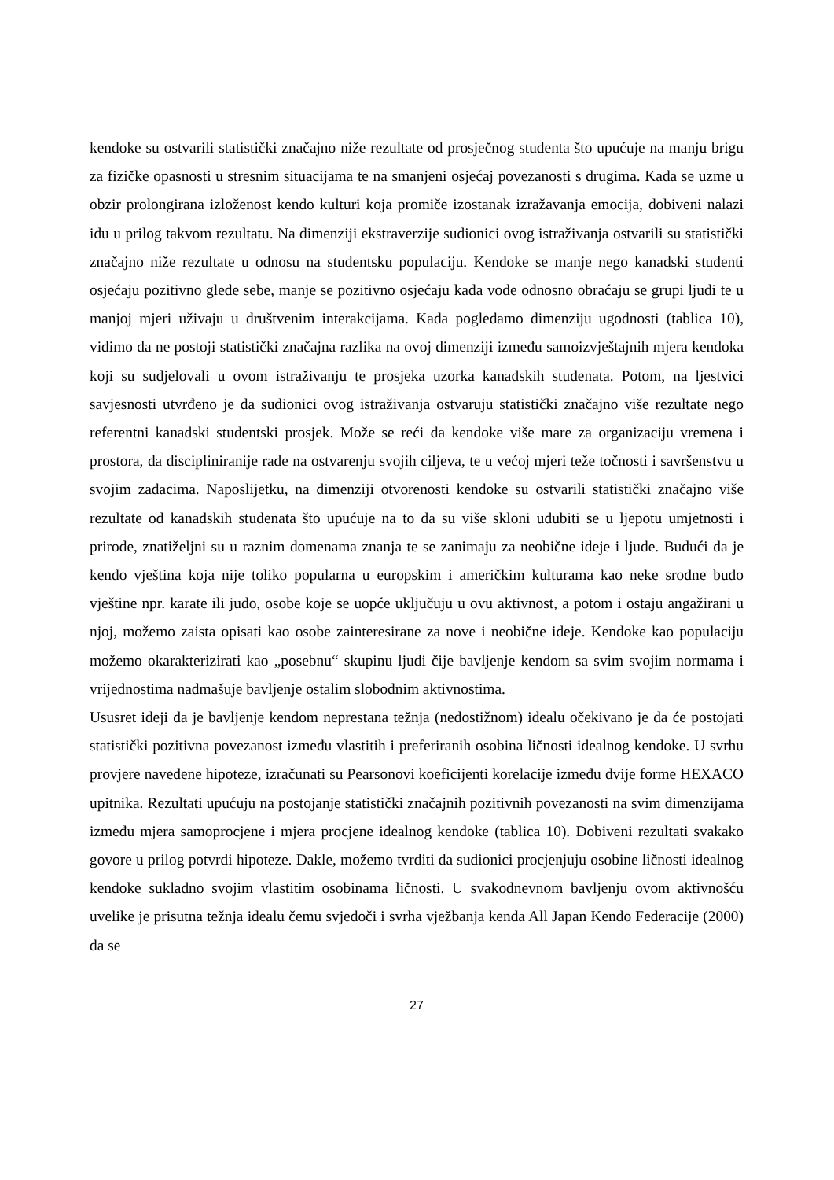kendoke su ostvarili statistički značajno niže rezultate od prosječnog studenta što upućuje na manju brigu za fizičke opasnosti u stresnim situacijama te na smanjeni osjećaj povezanosti s drugima. Kada se uzme u obzir prolongirana izloženost kendo kulturi koja promiče izostanak izražavanja emocija, dobiveni nalazi idu u prilog takvom rezultatu. Na dimenziji ekstraverzije sudionici ovog istraživanja ostvarili su statistički značajno niže rezultate u odnosu na studentsku populaciju. Kendoke se manje nego kanadski studenti osjećaju pozitivno glede sebe, manje se pozitivno osjećaju kada vode odnosno obraćaju se grupi ljudi te u manjoj mjeri uživaju u društvenim interakcijama. Kada pogledamo dimenziju ugodnosti (tablica 10), vidimo da ne postoji statistički značajna razlika na ovoj dimenziji između samoizvještajnih mjera kendoka koji su sudjelovali u ovom istraživanju te prosjeka uzorka kanadskih studenata. Potom, na ljestvici savjesnosti utvrđeno je da sudionici ovog istraživanja ostvaruju statistički značajno više rezultate nego referentni kanadski studentski prosjek. Može se reći da kendoke više mare za organizaciju vremena i prostora, da discipliniranije rade na ostvarenju svojih ciljeva, te u većoj mjeri teže točnosti i savršenstvu u svojim zadacima. Naposlijetku, na dimenziji otvorenosti kendoke su ostvarili statistički značajno više rezultate od kanadskih studenata što upućuje na to da su više skloni udubiti se u ljepotu umjetnosti i prirode, znatiželjni su u raznim domenama znanja te se zanimaju za neobične ideje i ljude. Budući da je kendo vještina koja nije toliko popularna u europskim i američkim kulturama kao neke srodne budo vještine npr. karate ili judo, osobe koje se uopće uključuju u ovu aktivnost, a potom i ostaju angažirani u njoj, možemo zaista opisati kao osobe zainteresirane za nove i neobične ideje. Kendoke kao populaciju možemo okarakterizirati kao „posebnu“ skupinu ljudi čije bavljenje kendom sa svim svojim normama i vrijednostima nadmašuje bavljenje ostalim slobodnim aktivnostima.
Ususret ideji da je bavljenje kendom neprestana težnja (nedostižnom) idealu očekivano je da će postojati statistički pozitivna povezanost između vlastitih i preferiranih osobina ličnosti idealnog kendoke. U svrhu provjere navedene hipoteze, izračunati su Pearsonovi koeficijenti korelacije između dvije forme HEXACO upitnika. Rezultati upućuju na postojanje statistički značajnih pozitivnih povezanosti na svim dimenzijama između mjera samoprocjene i mjera procjene idealnog kendoke (tablica 10). Dobiveni rezultati svakako govore u prilog potvrdi hipoteze. Dakle, možemo tvrditi da sudionici procjenjuju osobine ličnosti idealnog kendoke sukladno svojim vlastitim osobinama ličnosti. U svakodnevnom bavljenju ovom aktivnošću uvelike je prisutna težnja idealu čemu svjedoči i svrha vježbanja kenda All Japan Kendo Federacije (2000) da se
27